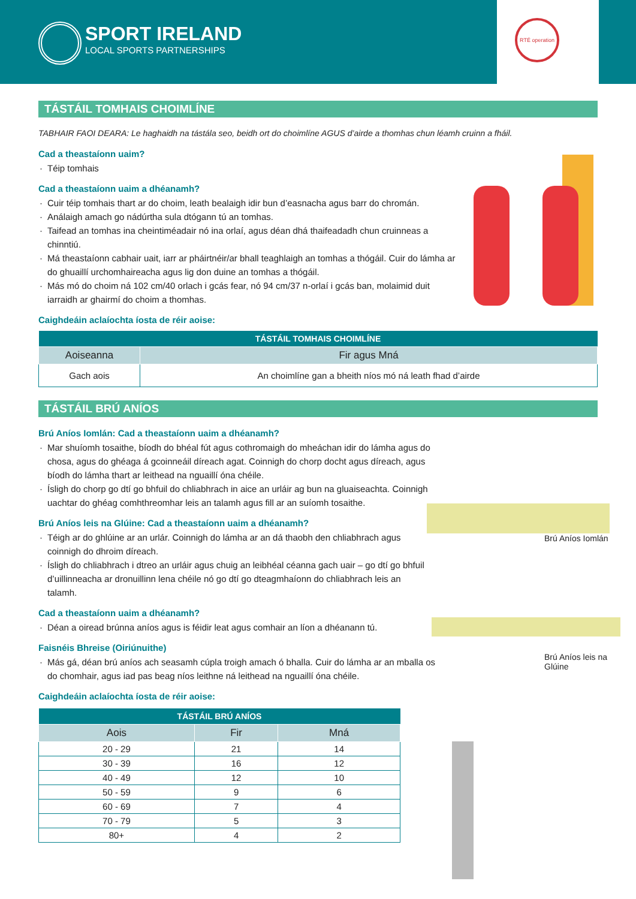SPORT IRELAND
LOCAL SPORTS PARTNERSHIPS
RTÉ operation
TÁSTÁIL TOMHAIS CHOIMLÍNE
TABHAIR FAOI DEARA: Le haghaidh na tástála seo, beidh ort do choimlíne AGUS d’airde a thomhas chun léamh cruinn a fháil.
Cad a theastaíonn uaim?
Téip tomhais
Cad a theastaíonn uaim a dhéanamh?
Cuir téip tomhais thart ar do choim, leath bealaigh idir bun d’easnacha agus barr do chromán.
Análaigh amach go nádúrtha sula dtógann tú an tomhas.
Taifead an tomhas ina cheintiméadair nó ina orlaí, agus déan dhá thaifeadadh chun cruinneas a chinntiú.
Má theastaíonn cabhair uait, iarr ar pháirtnéir/ar bhall teaghlaigh an tomhas a thógáil. Cuir do lámha ar do ghuaillí urchomhaireacha agus lig don duine an tomhas a thógáil.
Más mó do choim ná 102 cm/40 orlach i gcás fear, nó 94 cm/37 n-orlaí i gcás ban, molaimid duit iarraidh ar ghairmí do choim a thomhas.
Caighdeáin aclaíochta íosta de réir aoise:
| TÁSTÁIL TOMHAIS CHOIMLÍNE | |
| --- | --- |
| Aoiseanna | Fir agus Mná |
| Gach aois | An choimlíne gan a bheith níos mó ná leath fhad d’airde |
TÁSTÁIL BRÚ ANÍOS
Brú Aníos Iomlán: Cad a theastaíonn uaim a dhéanamh?
Mar shuíomh tosaithe, bíodh do bhéal fút agus cothromaigh do mheáchan idir do lámha agus do chosa, agus do ghéaga á gcoinneáil díreach agat. Coinnigh do chorp docht agus díreach, agus bíodh do lámha thart ar leithead na nguaillí óna chéile.
Ísligh do chorp go dtí go bhfuil do chliabhrach in aice an urláir ag bun na gluaiseachta. Coinnigh uachtar do ghéag comhthreomhar leis an talamh agus fill ar an suíomh tosaithe.
Brú Aníos leis na Glúine: Cad a theastaíonn uaim a dhéanamh?
Téigh ar do ghlúine ar an urlár. Coinnigh do lámha ar an dá thaobh den chliabhrach agus coinnigh do dhroim díreach.
Ísligh do chliabhrach i dtreo an urláir agus chuig an leibhéal céanna gach uair – go dtí go bhfuil d’uillinneacha ar dronuillinn lena chéile nó go dtí go dteagmhaíonn do chliabhrach leis an talamh.
Cad a theastaíonn uaim a dhéanamh?
Déan a oiread brúnna aníos agus is féidir leat agus comhair an líon a dhéanann tú.
Faisnéis Bhreise (Oiriúnuithe)
Más gá, déan brú aníos ach seasamh cúpla troigh amach ó bhalla. Cuir do lámha ar an mballa os do chomhair, agus iad pas beag níos leithne ná leithead na nguaillí óna chéile.
Caighdeáin aclaíochta íosta de réir aoise:
| TÁSTÁIL BRÚ ANÍOS | | |
| --- | --- | --- |
| Aois | Fir | Mná |
| 20 - 29 | 21 | 14 |
| 30 - 39 | 16 | 12 |
| 40 - 49 | 12 | 10 |
| 50 - 59 | 9 | 6 |
| 60 - 69 | 7 | 4 |
| 70 - 79 | 5 | 3 |
| 80+ | 4 | 2 |
Brú Aníos Iomlán
Brú Aníos leis na Glúine